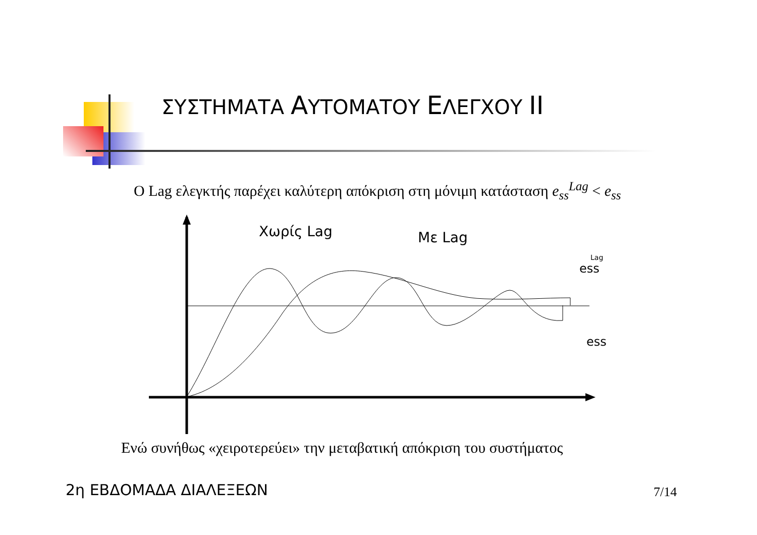ΣΥΣΤΗΜΑΤΑ ΑΥΤΟΜΑΤΟΥ ΕΛΕΓΧΟΥ II
Ο Lag ελεγκτής παρέχει καλύτερη απόκριση στη μόνιμη κατάσταση e<sub>ss</sub><sup>Lag</sup> < e<sub>ss</sub>
Χωρίς Lag
Με Lag
ess
Lag
ess
Ενώ συνήθως «χειροτερεύει» την μεταβατική απόκριση του συστήματος
2η ΕΒΔΟΜΑΔΑ ΔΙΑΛΕΞΕΩΝ 7/14